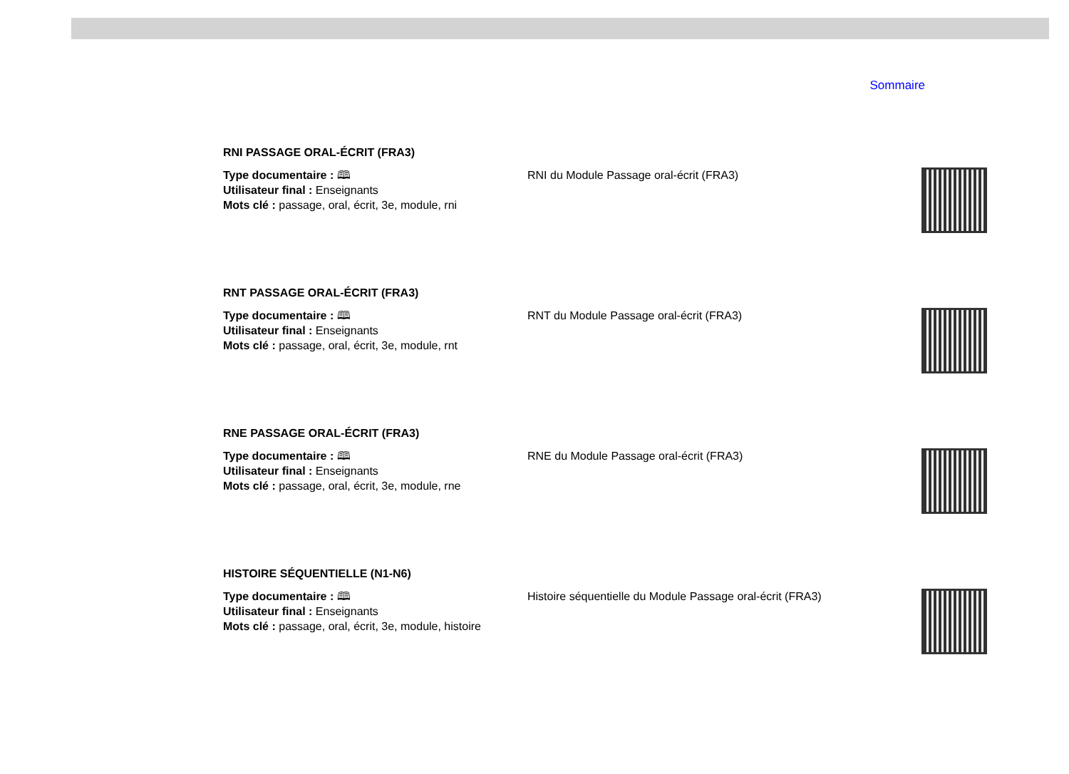Sommaire
RNI PASSAGE ORAL-ÉCRIT (FRA3)
Type documentaire : 🕮
Utilisateur final : Enseignants
Mots clé : passage, oral, écrit, 3e, module, rni
RNI du Module Passage oral-écrit (FRA3)
RNT PASSAGE ORAL-ÉCRIT (FRA3)
Type documentaire : 🕮
Utilisateur final : Enseignants
Mots clé : passage, oral, écrit, 3e, module, rnt
RNT du Module Passage oral-écrit (FRA3)
RNE PASSAGE ORAL-ÉCRIT (FRA3)
Type documentaire : 🕮
Utilisateur final : Enseignants
Mots clé : passage, oral, écrit, 3e, module, rne
RNE du Module Passage oral-écrit (FRA3)
HISTOIRE SÉQUENTIELLE (N1-N6)
Type documentaire : 🕮
Utilisateur final : Enseignants
Mots clé : passage, oral, écrit, 3e, module, histoire
Histoire séquentielle du Module Passage oral-écrit (FRA3)